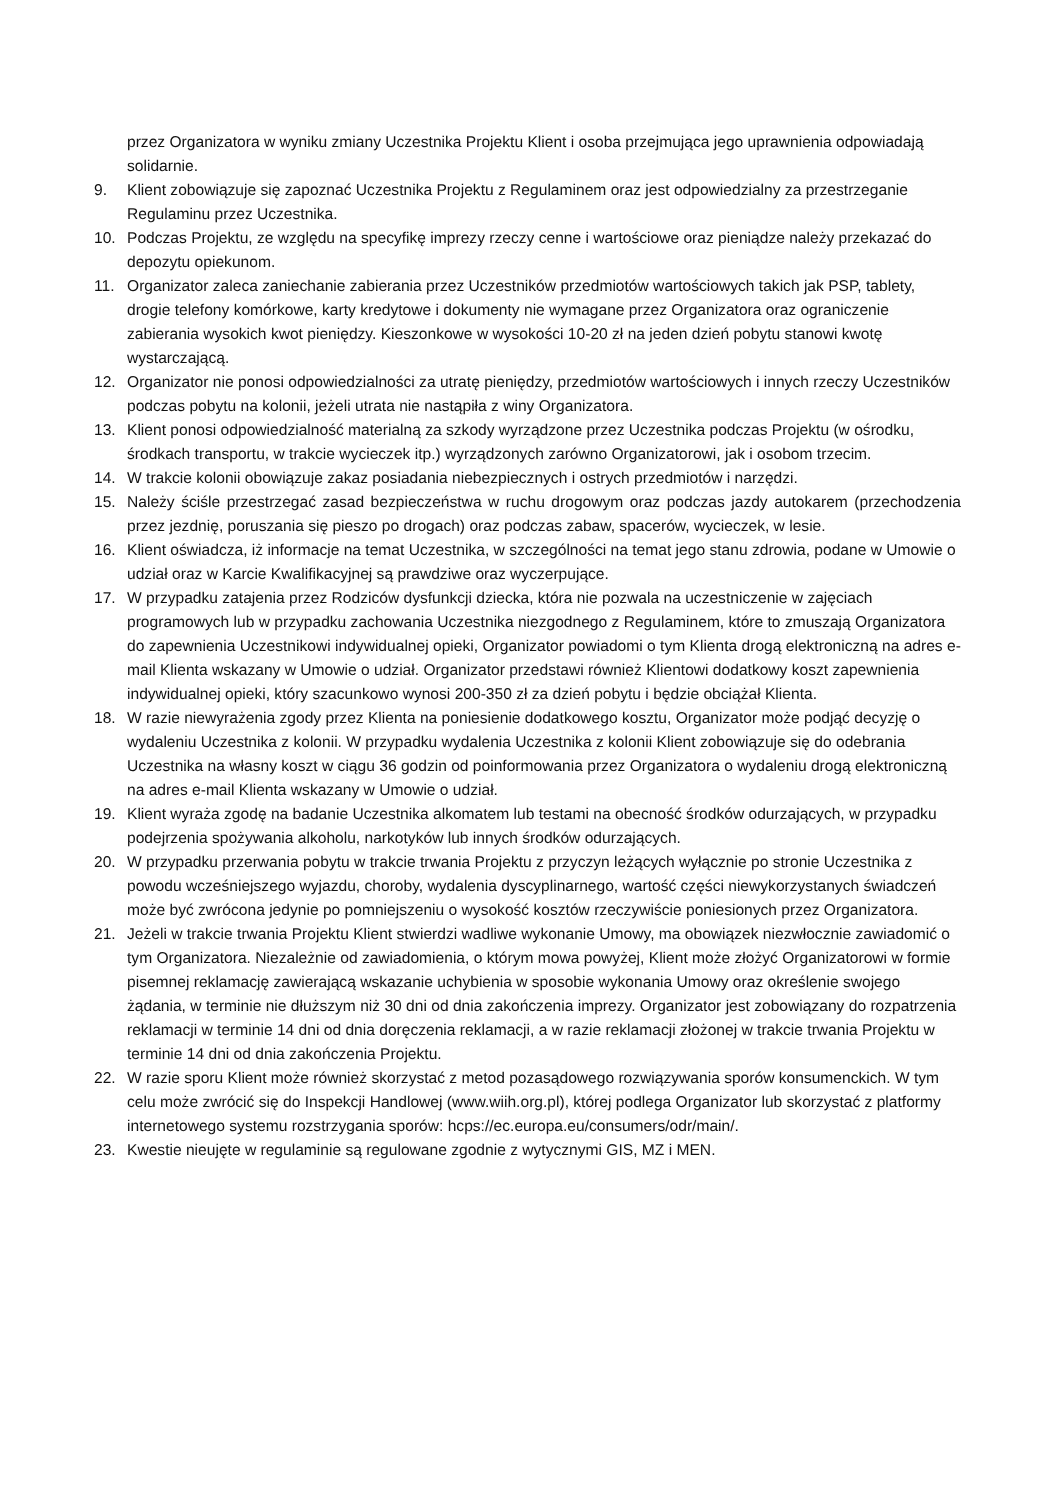przez Organizatora w wyniku zmiany Uczestnika Projektu Klient i osoba przejmująca jego uprawnienia odpowiadają solidarnie.
9. Klient zobowiązuje się zapoznać Uczestnika Projektu z Regulaminem oraz jest odpowiedzialny za przestrzeganie Regulaminu przez Uczestnika.
10. Podczas Projektu, ze względu na specyfikę imprezy rzeczy cenne i wartościowe oraz pieniądze należy przekazać do depozytu opiekunom.
11. Organizator zaleca zaniechanie zabierania przez Uczestników przedmiotów wartościowych takich jak PSP, tablety, drogie telefony komórkowe, karty kredytowe i dokumenty nie wymagane przez Organizatora oraz ograniczenie zabierania wysokich kwot pieniędzy. Kieszonkowe w wysokości 10-20 zł na jeden dzień pobytu stanowi kwotę wystarczającą.
12. Organizator nie ponosi odpowiedzialności za utratę pieniędzy, przedmiotów wartościowych i innych rzeczy Uczestników podczas pobytu na kolonii, jeżeli utrata nie nastąpiła z winy Organizatora.
13. Klient ponosi odpowiedzialność materialną za szkody wyrządzone przez Uczestnika podczas Projektu (w ośrodku, środkach transportu, w trakcie wycieczek itp.) wyrządzonych zarówno Organizatorowi, jak i osobom trzecim.
14. W trakcie kolonii obowiązuje zakaz posiadania niebezpiecznych i ostrych przedmiotów i narzędzi.
15. Należy ściśle przestrzegać zasad bezpieczeństwa w ruchu drogowym oraz podczas jazdy autokarem (przechodzenia przez jezdnię, poruszania się pieszo po drogach) oraz podczas zabaw, spacerów, wycieczek, w lesie.
16. Klient oświadcza, iż informacje na temat Uczestnika, w szczególności na temat jego stanu zdrowia, podane w Umowie o udział oraz w Karcie Kwalifikacyjnej są prawdziwe oraz wyczerpujące.
17. W przypadku zatajenia przez Rodziców dysfunkcji dziecka, która nie pozwala na uczestniczenie w zajęciach programowych lub w przypadku zachowania Uczestnika niezgodnego z Regulaminem, które to zmuszają Organizatora do zapewnienia Uczestnikowi indywidualnej opieki, Organizator powiadomi o tym Klienta drogą elektroniczną na adres e-mail Klienta wskazany w Umowie o udział. Organizator przedstawi również Klientowi dodatkowy koszt zapewnienia indywidualnej opieki, który szacunkowo wynosi 200-350 zł za dzień pobytu i będzie obciążał Klienta.
18. W razie niewyrażenia zgody przez Klienta na poniesienie dodatkowego kosztu, Organizator może podjąć decyzję o wydaleniu Uczestnika z kolonii. W przypadku wydalenia Uczestnika z kolonii Klient zobowiązuje się do odebrania Uczestnika na własny koszt w ciągu 36 godzin od poinformowania przez Organizatora o wydaleniu drogą elektroniczną na adres e-mail Klienta wskazany w Umowie o udział.
19. Klient wyraża zgodę na badanie Uczestnika alkomatem lub testami na obecność środków odurzających, w przypadku podejrzenia spożywania alkoholu, narkotyków lub innych środków odurzających.
20. W przypadku przerwania pobytu w trakcie trwania Projektu z przyczyn leżących wyłącznie po stronie Uczestnika z powodu wcześniejszego wyjazdu, choroby, wydalenia dyscyplinarnego, wartość części niewykorzystanych świadczeń może być zwrócona jedynie po pomniejszeniu o wysokość kosztów rzeczywiście poniesionych przez Organizatora.
21. Jeżeli w trakcie trwania Projektu Klient stwierdzi wadliwe wykonanie Umowy, ma obowiązek niezwłocznie zawiadomić o tym Organizatora. Niezależnie od zawiadomienia, o którym mowa powyżej, Klient może złożyć Organizatorowi w formie pisemnej reklamację zawierającą wskazanie uchybienia w sposobie wykonania Umowy oraz określenie swojego żądania, w terminie nie dłuższym niż 30 dni od dnia zakończenia imprezy. Organizator jest zobowiązany do rozpatrzenia reklamacji w terminie 14 dni od dnia doręczenia reklamacji, a w razie reklamacji złożonej w trakcie trwania Projektu w terminie 14 dni od dnia zakończenia Projektu.
22. W razie sporu Klient może również skorzystać z metod pozasądowego rozwiązywania sporów konsumenckich. W tym celu może zwrócić się do Inspekcji Handlowej (www.wiih.org.pl), której podlega Organizator lub skorzystać z platformy internetowego systemu rozstrzygania sporów: hcps://ec.europa.eu/consumers/odr/main/.
23. Kwestie nieujęte w regulaminie są regulowane zgodnie z wytycznymi GIS, MZ i MEN.